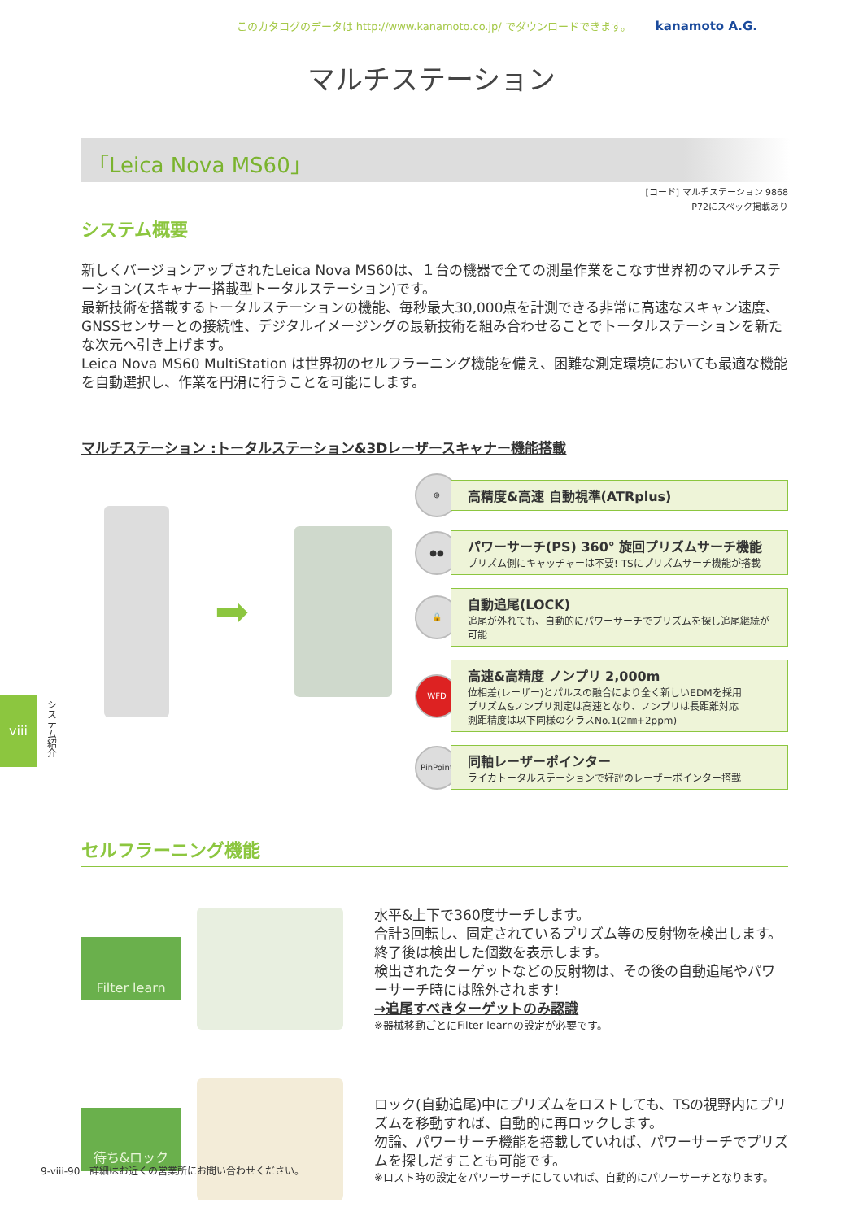このカタログのデータは http://www.kanamoto.co.jp/ でダウンロードできます。 kanamoto A.G.
マルチステーション
「Leica Nova MS60」
[コード] マルチステーション 9868
P72にスペック掲載あり
システム概要
新しくバージョンアップされたLeica Nova MS60は、１台の機器で全ての測量作業をこなす世界初のマルチステーション(スキャナー搭載型トータルステーション)です。
最新技術を搭載するトータルステーションの機能、毎秒最大30,000点を計測できる非常に高速なスキャン速度、GNSSセンサーとの接続性、デジタルイメージングの最新技術を組み合わせることでトータルステーションを新たな次元へ引き上げます。
Leica Nova MS60 MultiStation は世界初のセルフラーニング機能を備え、困難な測定環境においても最適な機能を自動選択し、作業を円滑に行うことを可能にします。
マルチステーション :トータルステーション&3Dレーザースキャナー機能搭載
➡
⊕
高精度&高速 自動視準(ATRplus)
●●
パワーサーチ(PS) 360° 旋回プリズムサーチ機能
プリズム側にキャッチャーは不要! TSにプリズムサーチ機能が搭載
🔒
自動追尾(LOCK)
追尾が外れても、自動的にパワーサーチでプリズムを探し追尾継続が可能
WFD
高速&高精度 ノンプリ 2,000m
位相差(レーザー)とパルスの融合により全く新しいEDMを採用
プリズム&ノンプリ測定は高速となり、ノンプリは長距離対応
測距精度は以下同様のクラスNo.1(2㎜+2ppm)
PinPoint
同軸レーザーポインター
ライカトータルステーションで好評のレーザーポインター搭載
viii
システム紹介
セルフラーニング機能
Filter learn
水平&上下で360度サーチします。
合計3回転し、固定されているプリズム等の反射物を検出します。
終了後は検出した個数を表示します。
検出されたターゲットなどの反射物は、その後の自動追尾やパワーサーチ時には除外されます!
→追尾すべきターゲットのみ認識
※器械移動ごとにFilter learnの設定が必要です。
待ち&ロック
ロック(自動追尾)中にプリズムをロストしても、TSの視野内にプリズムを移動すれば、自動的に再ロックします。
勿論、パワーサーチ機能を搭載していれば、パワーサーチでプリズムを探しだすことも可能です。
※ロスト時の設定をパワーサーチにしていれば、自動的にパワーサーチとなります。
9-viii-90　詳細はお近くの営業所にお問い合わせください。